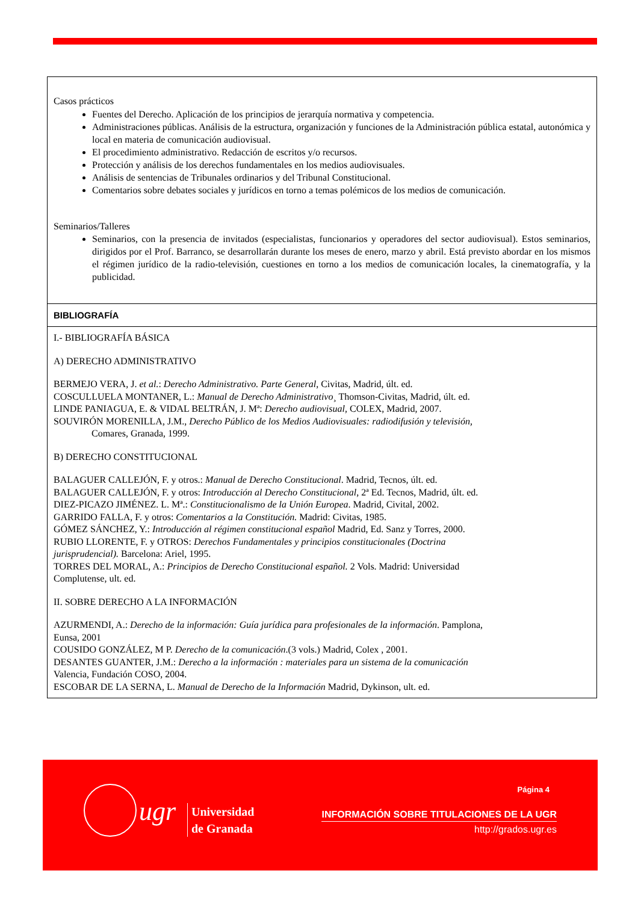Casos prácticos
Fuentes del Derecho. Aplicación de los principios de jerarquía normativa y competencia.
Administraciones públicas. Análisis de la estructura, organización y funciones de la Administración pública estatal, autonómica y local en materia de comunicación audiovisual.
El procedimiento administrativo. Redacción de escritos y/o recursos.
Protección y análisis de los derechos fundamentales en los medios audiovisuales.
Análisis de sentencias de Tribunales ordinarios y del Tribunal Constitucional.
Comentarios sobre debates sociales y jurídicos en torno a temas polémicos de los medios de comunicación.
Seminarios/Talleres
Seminarios, con la presencia de invitados (especialistas, funcionarios y operadores del sector audiovisual). Estos seminarios, dirigidos por el Prof. Barranco, se desarrollarán durante los meses de enero, marzo y abril. Está previsto abordar en los mismos el régimen jurídico de la radio-televisión, cuestiones en torno a los medios de comunicación locales, la cinematografía, y la publicidad.
BIBLIOGRAFÍA
I.- BIBLIOGRAFÍA BÁSICA
A) DERECHO ADMINISTRATIVO
BERMEJO VERA, J. et al.: Derecho Administrativo. Parte General, Civitas, Madrid, últ. ed.
COSCULLUELA MONTANER, L.: Manual de Derecho Administrativo¸ Thomson-Civitas, Madrid, últ. ed.
LINDE PANIAGUA, E. & VIDAL BELTRÁN, J. Mª: Derecho audiovisual, COLEX, Madrid, 2007.
SOUVIRÓN MORENILLA, J.M., Derecho Público de los Medios Audiovisuales: radiodifusión y televisión,
Comares, Granada, 1999.
B) DERECHO CONSTITUCIONAL
BALAGUER CALLEJÓN, F. y otros.: Manual de Derecho Constitucional. Madrid, Tecnos, últ. ed.
BALAGUER CALLEJÓN, F. y otros: Introducción al Derecho Constitucional, 2ª Ed. Tecnos, Madrid, últ. ed.
DIEZ-PICAZO JIMÉNEZ. L. Mª.: Constitucionalismo de la Unión Europea. Madrid, Civital, 2002.
GARRIDO FALLA, F. y otros: Comentarios a la Constitución. Madrid: Civitas, 1985.
GÓMEZ SÁNCHEZ, Y.: Introducción al régimen constitucional español Madrid, Ed. Sanz y Torres, 2000.
RUBIO LLORENTE, F. y OTROS: Derechos Fundamentales y principios constitucionales (Doctrina
jurisprudencial). Barcelona: Ariel, 1995.
TORRES DEL MORAL, A.: Principios de Derecho Constitucional español. 2 Vols. Madrid: Universidad
Complutense, ult. ed.
II. SOBRE DERECHO A LA INFORMACIÓN
AZURMENDI, A.: Derecho de la información: Guía jurídica para profesionales de la información. Pamplona,
Eunsa, 2001
COUSIDO GONZÁLEZ, M P. Derecho de la comunicación.(3 vols.) Madrid, Colex , 2001.
DESANTES GUANTER, J.M.: Derecho a la información : materiales para un sistema de la comunicación
Valencia, Fundación COSO, 2004.
ESCOBAR DE LA SERNA, L. Manual de Derecho de la Información Madrid, Dykinson, ult. ed.
Página 4
ugr
Universidad
de Granada
INFORMACIÓN SOBRE TITULACIONES DE LA UGR
http://grados.ugr.es